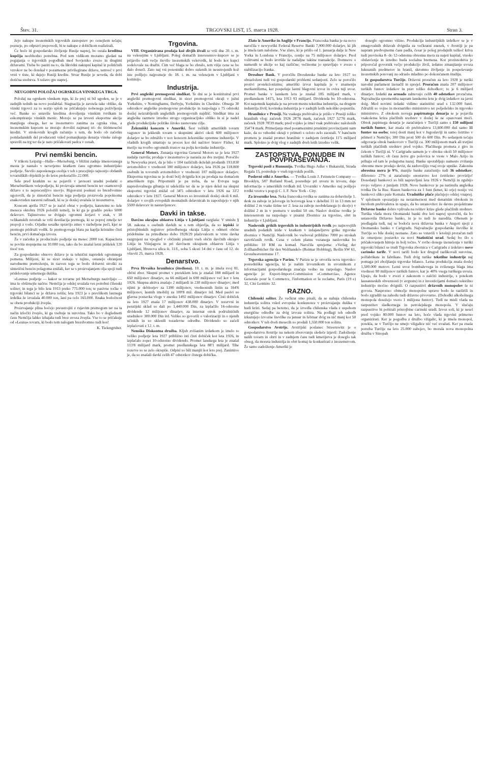Štev. 31. TRGOVSKI LIST, 15. marca 1928. Stran 3.
žejo nakupe inozemskih trgovskih zastopstev po cenejšem tečaju; pozneje, po odpravi prepovedi, bi te nakupe z dobičkom realizirali.
Če hoče iti gospodarsko življenje Rusije naprej, bo ostala kreditna kupčija neobhodno potrebna. Pod tem vidikom moramo gledati na pogajanja o trgovskih pogodbah med Sovjetsko zvezo in drugimi državami. Treba bo paziti na to, da likvidni nakupni kapital iz političnih vzrokov ne bo dotekal v pozamezne privilegirane države, temveč v prvi vrsti v tiste, ki dajejo Rusiji kredite. Stvar Rusije je seveda, da dobi dotična sredstva. S težavo gre naprej.
NEUGODNI POLOŽAJ OGRSKEGA VINSKEGA TRGA.
Položaj na ogrskem vinskem trgu, ki že prej ni bil ugoden, se je v zadnjih tednih na novo poslabšal. Stagnacija je zavzela take oblike, da vinski trgovci za to sezijo sploh ne pričakujejo nobenega poživljenja več. Banke so ustavile kreditna dovoljenja vinskim tvrdkam in eskomptiranje vinskih menic. Morejo se pa izvesti eksportne akcije manjšega obsega, ker se inozemstvo zanima za ogrska vina, a inozemskim kupcem se morajo dovoliti najmanj tri- do štirimesečni krediti. V strokovnih krogih računijo s tem, da bodo ob začetku pomladanskih del producenti vsled pomanjkanja denarja vinske zaloge spravili na trg ter da je nato pričakovati padca v cenah.
Prvi nemški bencin.
V trikotu Leipzig—Halle—Merseburg, v bližini zadnje imenovanega mesta je nastalo v neverjetno kratkem času ogromno industrijsko podjetje. Število zaposlenega osobja v teh s precejšnjo tajnostjo obdanih tovarniških objektih je do letos prekoračilo 22.000.
Šele pred kratkim so se pojavili v javnosti uradni podatki o Merseburškem velepodjetju, ki proizvaja umetni bencin ter osamosvoji državo s to neprecenljivo snovjo. Rigorozni poskusi so brezdvomno ugotovili, da je sintetični bencin tega podjetja proizvoda popolnoma enakovreden naravni rafinadi, ki se je doslej uvažala iz inozemstva.
Koncem aprila 1927 se je začel obrat v podjetju, kateremu so šele meseca oktobra 1926 položili temelj, in ki ga je gradilo preko 5000 delavcev. Tajinstveno se dvigajo ogromni žerjavi v zrak, v 18 velikanskih retortah se vrši destilacija premoga, ki se poprej zmelje ter prepoji z vodo. Orjaške sesalke spravijo zmes v razbeljene peči, kjer se premogu pridruži vodik. Iz premogovega blata pa kaplja kristalno čisti bencin, prvi domačega izvora.
Že v začetku je produciralo podjetje na mesec 2000 ton. Kapaciteta se poviša stopnjema na 10.000 ton, tako da bo znašal letni pridelek 120 tisoč ton.
Za gospodarsko obnovo države je ta tehnični napredek ogromnega pomena. Milijoni, ki se sicer stekajo v tujino, ostanejo ohranjeni narodnemu premoženju, in razven tega se bodo dobavni stroški za sintetični bencin polagoma znižali, ker se s proizvajanjem olja spoji tudi pridelovanje umetnega dušika.
»Leuna« podjetje — kakor se tovarne pri Merseburgu nazivljajo — ima še obširnejše načrte. Nemčija je odslej uvažala ves potrebni čilenski soliter; in tega je bilo leta 1913 preko 775.000 ton; te pasivne točke v trgovski bilanci se je država rešila; leta 1923 je s previškom lastnega izdelka že izvažala 40.000 ton, lani pa celo 165.000. Enaka bodočnost se obeta produkciji žvepla.
Proizvajanje plina hočejo preustrojiti z rujavim premogom ter na ta način izločiti žveplo, ki ga vsebuje ta surovina. Tako bo v doglednem času Nemčija lahko izhajala tudi brez uvoza žvepla. Vse to se pričakuje od »Leuna« tovarn, ki bodo tem nalogam brezdvomno tudi kos!
K. Tielengruber.
Trgovina.
VIII. Organizirana prodaja kož divjih živali se vrši dne 20. t. m. na velesejmu v Ljubljani. Poleg domačih interesentov-kupcev se je prijavilo tudi večje število inozemskih veletvrdk, ki bodo kot kupci sodelovale na dražbi. Čim več blaga se bo zbralo, tem višje cene se bo dalo doseči. Zato naj vsi posestniki dobro sušenih in neustrojenih kož iste pošljejo najpozneje do 18. t. m. na velesejem v Ljubljani v komisijo.
Industrija.
Prvi angleški premogovni sindikat. Te dni se je konštituiral prvi angleški premogovni sindikat, in sicer premogovni okraji v južni Yorkshire, v Nottinghamu, Derbyju, Yorkshire in Cheshire. Obsega 30 odstotkov angleške premogovne produkcije in razpolaga s 75 odstotki doslej neizrabljenih angleških premogovnih najdišč. Sindikat ima za angleške razmere izredno strogo organizacijsko obliko in si je nadel glede produkcijske politike široko zasnovane cilje.
Železniški koncern v Ameriki. Šest velikih ameriških tovarn vagonov in jeklenih tovarn s skupnimi aktivi okoli 600 milijonov dolarjev se bo združilo v nov koncern železniške opremne industrije. V vladnih krogih smatrajo ta proces kot del načrtov bratov Fisher, ki merijo na tvorbo ogromnih trustov na polju kovinske industrije.
General Motors. Zunanja trgovina General Motors se je leta 1927 nadalje razvila; prodaja v inozemstvo je narasla za dve tretjini. Poročilo iz Newyorka pravi, da je bilo v 104 različnih deželah prodanih 193.830 avtomobilov v vrednosti 180 milijonov dolarjev, leta 1926 pa 118.800 osebnih in tovornih avtomobilov v vrednosti 107 milijonov dolarjev. Eksportna trgovina se je dosti bolj dvignila kot pa prodaja na domačem ameriškem trgu. Pripomniti je pa treba, da se Evropa tega napredovalnega gibanja ni udeležila ter da se je njen delež na skupni eksportni trgovini znižal od 34'5 odstotkov v letu 1926 na 33'2 odstotkov v letu 1927. General Motors so investirali doslej okoli 6 mil. dolarjev v svojih evropskih montažnih delavnicah in zaposlujejo v njih 5500 delavcev in nastavljencev.
Davki in takse.
Davčno okrajno oblastvo Litija v Ljubljani razglaša: V smislu § 58. zakona o osebnih davkih se s tem objavlja, da so izpiski iz pristojbinskih registrov priredbenega okraja Litija o odmeri občne pridobnine za priredbeno dobo 1928/29 plačevalcem te vrste davka razgrnjeni na vpogled v občinski pisarni vseh občin davčnih okrajev Litija in Višnjagora in pri davčnem okrajnem oblastvu Litija v Ljubljani, Hrenova ulica št. 11/I., soba 5 skozi 14 dni v času od 12. do vštevši 25. marca 1928.
Denarstvo.
Prva Hrvaška hranilnica (štediona). 10. t. m. je imela svoj 81. občni zbor. Skupni promet v preteklem letu je znašal 188 milijard in 650 milijonov dinarjev, za 66 milijard in 690 milijonov več kot v letu 1926. Skupna aktiva znašajo 2 milijardi in 230 milijonov dinarjev; med njimi je debitorjev za 1390 milijonov, vrednostnih listin za 164'6 milijonov, lastnih imobilij za 100'8 mil. dinarjev itd. Med pasivi so glavna postavka vloge v znesku 1492 milijonov dinarjev. Čisti dobiček za leto 1927 znaša 17 milijonov 438.000 dinarjev. V rezervni in penzijski sklad so dali po 1,440.000 Din, za izplačilo 16-odstotne dividende 12 milijonov dinarjev, za internat otrok podružničnih uradnikov 300.000 Din itd. Veliko so govorili o valorizaciji in o njenih učinkih in so sklenili tozadevne odredbe. Dividendo so začeli izplačevati z 12. t. m.
Nemška Diskontna družba. Kljub zvišanim izdatkom je imelo to veliko podjetje leta 1927 približno isti čisti dobiček kot leta 1926, in izplačalo zopet 10-odstotno dividendo. Promet lanskega leta je znašal 113'8 milijard mark, promet predlanskega leta 88'1 milijard. Tihe rezerve so se zelo okrepile. Odpisi so bili manjši kot leto prej. Zanimivo je, da so znašali davki celih 47 odstotkov čistega dobička.
Zlato iz Amerike in Anglije v Francijo. Francoska banka je na novo naročila v newyorški Federal Reserve Banki 7,900.000 dolarjev, ki jih je imela tam naložene. Vse zlato, ki je prišlo od 1. januarja dalje iz New Yorka in Londona v Francijo, cenijo na 75 milijonov dolarjev. Pred volitvami se bodo izvršile še nadaljne takšne transakcije. Domneve o namenih te akcije so kaj različne; večinoma jo spravljajo v zvezo s stabilizacijo franka.
Dresdner Bank. V poročilu Dresdenske banke za leto 1927 so obrazloženi tudi vsi gospodarski problemi sedanjosti. Zelo se poročilo protivi protekcionizmu; ameriški izvoz kapitala je v znamenju merkantilizma, ker pospešuje lastni blagovni izvoz in ovira tuji uvoz. Promet banke v lanskem letu je znašal 185 milijard mark, v predlanskem 141'5, leta 1913 93 milijard. Dividenda bo 10-odstotna. Kot najemnik kapitala je na prvem mestu tekstilna industrija, na drugem industrija živil; kovinska industrija je v zadnjih letih nekoliko popustila.
Hranilnice v Prusiji. Na vsakega prebivalca je prišlo v Prusiji toliko hranilnih vlog: začetek 1926 28'76 mark, začetek 1927 52'76 mark, začetek 1928 78'39 mark; pred vojsko je imel vsak prebivalec naloženih 354'74 mark. Primerjanje med posameznimi pruskimi provincijami nam kaže, da so vzhodni okraji v primeri s celoto zelo zaostali. V bančnem prometu je znašal promet hranilnic v zadnjem četrtletju 11'5 milijard mark. Splošno je dvig vlog v zadnjih dveh letih izredno velik.
ZASTOPSTVA, PONUDBE IN POVPRAŠEVANJA.
Trgovski posli z Rumunijo. Tvrdka Hugo Adler v Bukarešti, Strada Regala 15, posreduje v vseh trgovskih poslih.
Poslovni stiki z Ameriko. — Tvrdka Louis J. Feinstein Company — Brooklyn, 587 Rutland Road, posreduje pri uvozu in izvozu, daje informacije o ameriških tvrdkah itd. Uvozniki v Ameriko naj pošljejo tvrdki vzorce s pogoji C. I. F. New York - City.
Za izvoznike lesa. Neka francoska tvrdka se zanima za dobavitelje 1. desk za zaboje iz jelovega in borovega lesa v debelini 11 in 13 mm ter dolžini 2 m vsake širine ter 2. lesa za zaboje neobdelanega (s skorjo) v dolžini 2 m in v premeru v sredini 50 cm. Naslov dotične tvrdke je interesentom na razpolago v pisarni Zbornice za trgovino, obrt in industrijo v Ljubljani.
Naslovnik grških trgovskih in industrijskih tvrdk po najnovejših uradnih podatkih izide v kratkem v izdajateljstvu grške trgovske zbornice v Nemčiji. Naslovnik bo vseboval približno 7000 po strokah razvrščenih tvrdk. Cena v celem platnu vezanega naslovnika bo približno 10 RM za komad. Naročila sprejema: »Verlag der Zollhandbücher für den Welthandel« (Reimar Hobbing), Berlin SW 61, Grossbeerenstrasse 17.
Trgovska agencija v Parizu. V Parizu se je otvorila nova trgovsko-posredniška agencija, ki je našim izvoznikom in uvoznikom z informacijami gospodarskega značaja vedno na razpolago. Naslov agencije je: Export-Import-Commission »Commercia«, Agence Generale pour le Commerce, l'information et la reclame, Paris (19 e) 32, Cité Lemière 32.
RAZNO.
Chilenski soliter. Že večkrat smo pisali, da se nahaja chilenska industrija solitra vsled evropske konkurence v proizvajanju dušika v hudi krizi. Sedaj pa beremo, da je izvedla chilenska vlada z uspehom energične odredbe za dvig izvoza solitra. Na podlagi teh odredb izkazujejo izvozne številke za januar in februar dvig za nič manj kot 50 odstotkov. V teh dveh mesecih so prodali 1,550.000 ton solitra.
Gospodarstvo Avstrije. Avstrijski poslanec Streeruwitz je o gospodarstvu Avstrije na nekem zborovanju sledeče izjavil: Zadolženje naših tovarn in obrti in v zadnjem času tudi kmetijstva je doseglo tak obseg, da moreta industrija in obrt komaj še konkurirati z inozemstvom. Že samo zadolženje Ameriki je
doseglo ogromno višino. Produkcija industrijskih izdelkov se je v zmagovalnih državah dvignila za večkratni znesek, v Avstriji je pa napram predvojnemu času padla, česar je poleg prodajnih težkoč kriva tudi previsoka 8- do 12-odstotna obrestna mera za najeti kapital, visoko obdavčenje in izredno huda socialna bremena. Kot protisredstva je priporočal govornik večjo produkcijo živil, izdatno zmanjšanje uvoza luksuznih predmetov in hranil, skromno življenje in pospeševanje inozemskih potovanj za odraslo mladino po dokončanem študiju.
Iz gospodarstva Turčije. Državni proračun za leto 1928 je turški narodni parlament izenačil in sprejel. Proračun znaša 207 milijonov turških funtov izdatkov in prav toliko dohodkov; to je 6 milijard dinarjev. Izdatki za armado zahtevajo celih 40 odstotkov proračuna. Najvažnejša sprememba napram lanskemu letu je dvig izdatkov za javni dolg. Med novimi izdatki vidimo statistični urad s 132.000 funti. Združili so vojno in mornariško ministrstvo ter poljedelsko in trgovsko ministrstvo. Z obtokom novega papirnatega denarja se je pojavila vsakoletna kriza plačilnih sredstev v doslej še ne opazovani moči. Obtok papirnega denarja je zaračunjen v Turčiji samo s 150 milijoni turških funtov, kar znaša ob prebivalstvu 13,600.000 duš samo 11 funtov na osebo; torej dosti manj kot v Jugoslaviji in samo četrtino v primeri z Nemčijo; 300 Din proti 500 do 600 Din. Po sedanjem tečaju odgovarja obtok bankovcev v Turčiji ca. 300 milijonom mark ali tretjini turških plačilnih sredstev pred vojsko. Plačilnega prometa z giro in čekom v Turčiji ni. V Carigradu samem je v obtoku okoli 50 milijonov turških funtov; ob času žetve gre polovica te vsote v Malo Azijo in prihaja od tam le polagoma nazaj. Banke uporabljajo namesto zvišanja obrestne mere prodajo deviz, da zadovoljijo vsaj svoje upnike. Zakonita obrestna mera je 9%, manjše banke zaračunijo tudi 36 odstotkov; diferenco 27% si zaračunijo enostavno kot četrtletno provizijo! Dosedanji bankovci so bili napravljeni leta 1926 v Nemčiji in zgubijo svojo veljavo z junijem 1928. Nove bankovce je pa natisnila angleška tvrdka De la Rue. Razen bankovca za 1 funt (kmet, ki orje) nosijo vsi bankovci sliko paše Kemala. Uradniške plače plačujejo odslej vnaprej. V splošnem opozarjajo na nerazmernost med denarnim obtokom in številom prebivalstva in upajo, da bo ustanovitev že davno projektirane Državne banke dobro vplivala na rešitev krize glede plačilnih sredstev. Turška vlada mora Otomanski banki dve leti naprej sporočiti, da bo ustanovila Državno banko, in je to tudi že naredila. Obenem je predlagala tudi, naj se bodoča nova državna banka v Angori spoji z Otomansko banko v Carigradu. Najvažnejše gospodarske številke iz Turčije so bile doslej neznane. Zato so vstavili v letošnji proračun tudi že omenjeno postavko za novi Statistični urad. Sedaj bo šlo s pričakovanjem hitreje in bolj točno. V svrho dosege izenačenja v turški trgovski bilanci se trudi Trgovska zbornica v Carigradu z izdelavo nove carinske tarife. V novi tarifi bodo kot drugod razlikovali surovine, polfabrikate in fabrikate. Tudi dvig turške tekstilne industrije naj pomaga pri zboljšanju trgovske bilance. Letna produkcija znaša doslej 1,500.000 metrov. Letni uvoz bombaževega in svilenega blaga ima vrednost 90 milijonov turških funtov, kar je 40% vsega turškega uvoza. Upajo, da bodo v zvezi z zakonom o zaščiti industrije, s potekom lausanneskih obveznosti (v avgustu) in z investicijami domačo tekstilno industrijo močno dvignili. O razpustitvi državnih monopolov še ni govora. Nasprotno: območje monopolne uprave bodo še razširili in bodo zgradili na zahodu tudi državno pivovarno. (Dohodki alkoholnega monopola dosežejo vsoto 1 milijona funtov). Tudi ne misli vlada na razpustitev sladkornega in petrolejskega monopola. V slučaju razpustitve bi pobirali pristojbine carinski uradi. Izvoz soli, ki je nesel pred vojsko 80.000 funtov na leto, hoče vlada trgovini primerno organizirati. Ker je pogodba z družbo vžigalic, ki je imela monopol, potekla, se v Turčijo ne smejo vžigalice nič več uvažati. Ker pa znaša potreba Turčije na leto 25.000 zabojev, bo morala nova monopolna družba v Sinopah